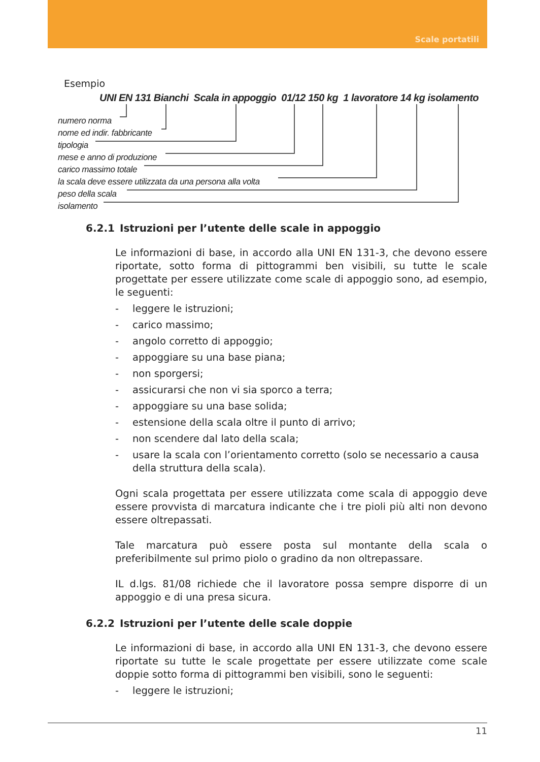Scale portatili
Esempio
UNI EN 131 Bianchi Scala in appoggio 01/12 150 kg 1 lavoratore 14 kg isolamento
numero norma
nome ed indir. fabbricante
tipologia
mese e anno di produzione
carico massimo totale
la scala deve essere utilizzata da una persona alla volta
peso della scala
isolamento
6.2.1 Istruzioni per l’utente delle scale in appoggio
Le informazioni di base, in accordo alla UNI EN 131-3, che devono essere riportate, sotto forma di pittogrammi ben visibili, su tutte le scale progettate per essere utilizzate come scale di appoggio sono, ad esempio, le seguenti:
- leggere le istruzioni;
- carico massimo;
- angolo corretto di appoggio;
- appoggiare su una base piana;
- non sporgersi;
- assicurarsi che non vi sia sporco a terra;
- appoggiare su una base solida;
- estensione della scala oltre il punto di arrivo;
- non scendere dal lato della scala;
- usare la scala con l’orientamento corretto (solo se necessario a causa della struttura della scala).
Ogni scala progettata per essere utilizzata come scala di appoggio deve essere provvista di marcatura indicante che i tre pioli più alti non devono essere oltrepassati.
Tale marcatura può essere posta sul montante della scala o preferibilmente sul primo piolo o gradino da non oltrepassare.
IL d.lgs. 81/08 richiede che il lavoratore possa sempre disporre di un appoggio e di una presa sicura.
6.2.2 Istruzioni per l’utente delle scale doppie
Le informazioni di base, in accordo alla UNI EN 131-3, che devono essere riportate su tutte le scale progettate per essere utilizzate come scale doppie sotto forma di pittogrammi ben visibili, sono le seguenti:
- leggere le istruzioni;
11